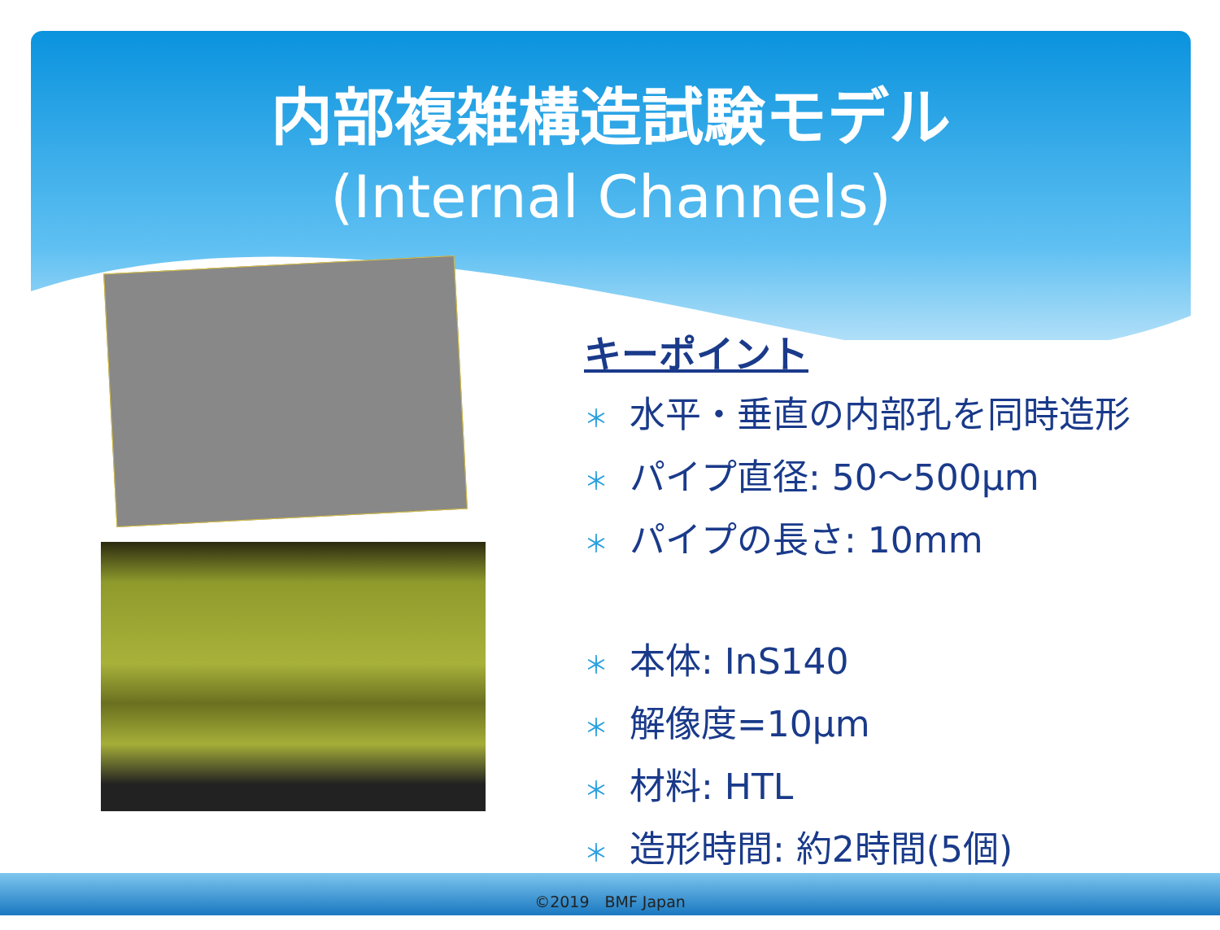内部複雑構造試験モデル
(Internal Channels)
キーポイント
＊ 水平・垂直の内部孔を同時造形
＊ パイプ直径: 50～500μm
＊ パイプの長さ: 10mm
＊ 本体: InS140
＊ 解像度=10μm
＊ 材料: HTL
＊ 造形時間: 約2時間(5個)
©2019　BMF Japan